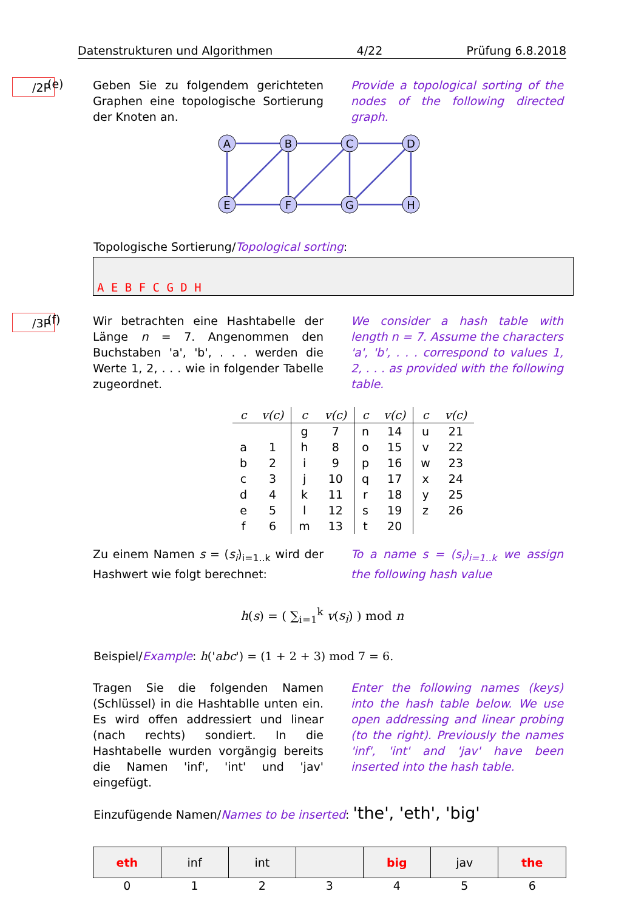Datenstrukturen und Algorithmen 4/22 Prüfung 6.8.2018
/2P (e)
Geben Sie zu folgendem gerichteten Graphen eine topologische Sortierung der Knoten an.
Provide a topological sorting of the nodes of the following directed graph.
A
B
C
D
E
F
G
H
Topologische Sortierung/Topological sorting:
A E B F C G D H
/3P (f)
Wir betrachten eine Hashtabelle der Länge n = 7. Angenommen den Buchstaben 'a', 'b', . . . werden die Werte 1, 2, . . . wie in folgender Tabelle zugeordnet.
We consider a hash table with length n = 7. Assume the characters 'a', 'b', . . . correspond to values 1, 2, . . . as provided with the following table.
| c | v(c) | c | v(c) | c | v(c) | c | v(c) |
| --- | --- | --- | --- | --- | --- | --- | --- |
| | | g | 7 | n | 14 | u | 21 |
| a | 1 | h | 8 | o | 15 | v | 22 |
| b | 2 | i | 9 | p | 16 | w | 23 |
| c | 3 | j | 10 | q | 17 | x | 24 |
| d | 4 | k | 11 | r | 18 | y | 25 |
| e | 5 | l | 12 | s | 19 | z | 26 |
| f | 6 | m | 13 | t | 20 | | |
Zu einem Namen s = (s<sub>i</sub>)<sub>i=1..k</sub> wird der Hashwert wie folgt berechnet:
To a name s = (s<sub>i</sub>)<sub>i=1..k</sub> we assign the following hash value
h(s) = ( ∑<sub>i=1</sub><sup>k</sup> v(s<sub>i</sub>) ) mod n
Beispiel/Example: h('abc') = (1 + 2 + 3) mod 7 = 6.
Tragen Sie die folgenden Namen (Schlüssel) in die Hashtablle unten ein. Es wird offen addressiert und linear (nach rechts) sondiert. In die Hashtabelle wurden vorgängig bereits die Namen 'inf', 'int' und 'jav' eingefügt.
Enter the following names (keys) into the hash table below. We use open addressing and linear probing (to the right). Previously the names 'inf', 'int' and 'jav' have been inserted into the hash table.
Einzufügende Namen/Names to be inserted: 'the', 'eth', 'big'
| eth | inf | int | | big | jav | the |
| 0 | 1 | 2 | 3 | 4 | 5 | 6 |